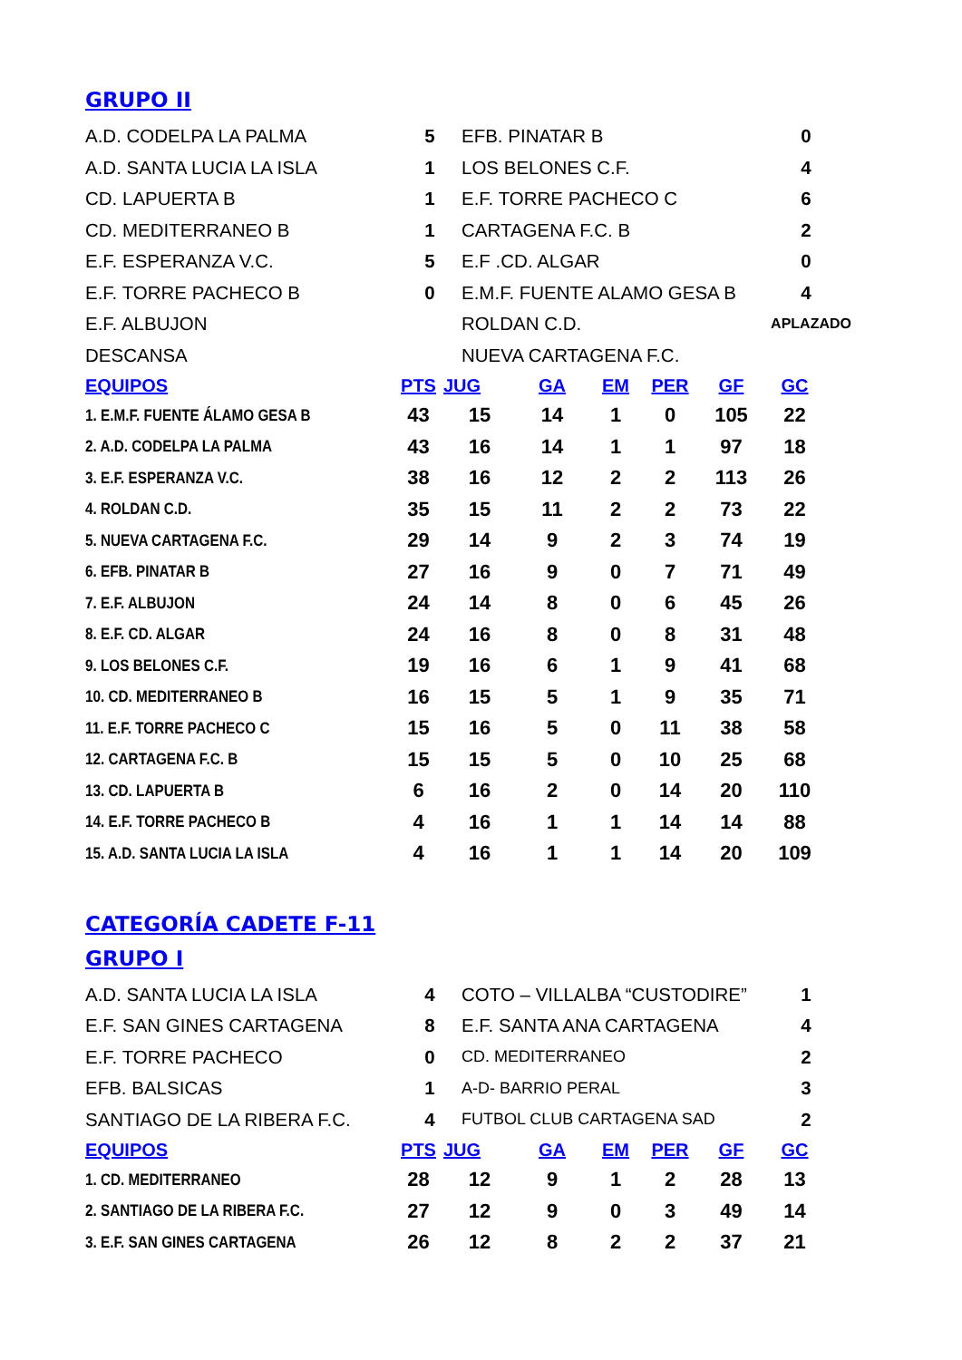GRUPO II
| A.D. CODELPA LA PALMA | 5 | EFB. PINATAR B | 0 |
| A.D. SANTA LUCIA LA ISLA | 1 | LOS BELONES C.F. | 4 |
| CD. LAPUERTA B | 1 | E.F. TORRE PACHECO C | 6 |
| CD. MEDITERRANEO B | 1 | CARTAGENA F.C. B | 2 |
| E.F. ESPERANZA V.C. | 5 | E.F .CD. ALGAR | 0 |
| E.F. TORRE PACHECO B | 0 | E.M.F. FUENTE ALAMO GESA B | 4 |
| E.F. ALBUJON | | ROLDAN C.D. | APLAZADO |
| DESCANSA | | NUEVA CARTAGENA F.C. | |
| EQUIPOS | PTS | JUG | GA | EM | PER | GF | GC |
| --- | --- | --- | --- | --- | --- | --- | --- |
| 1. E.M.F. FUENTE ÁLAMO GESA B | 43 | 15 | 14 | 1 | 0 | 105 | 22 |
| 2. A.D. CODELPA LA PALMA | 43 | 16 | 14 | 1 | 1 | 97 | 18 |
| 3. E.F. ESPERANZA V.C. | 38 | 16 | 12 | 2 | 2 | 113 | 26 |
| 4. ROLDAN C.D. | 35 | 15 | 11 | 2 | 2 | 73 | 22 |
| 5. NUEVA CARTAGENA F.C. | 29 | 14 | 9 | 2 | 3 | 74 | 19 |
| 6. EFB. PINATAR B | 27 | 16 | 9 | 0 | 7 | 71 | 49 |
| 7. E.F. ALBUJON | 24 | 14 | 8 | 0 | 6 | 45 | 26 |
| 8. E.F. CD. ALGAR | 24 | 16 | 8 | 0 | 8 | 31 | 48 |
| 9. LOS BELONES C.F. | 19 | 16 | 6 | 1 | 9 | 41 | 68 |
| 10. CD. MEDITERRANEO B | 16 | 15 | 5 | 1 | 9 | 35 | 71 |
| 11. E.F. TORRE PACHECO C | 15 | 16 | 5 | 0 | 11 | 38 | 58 |
| 12. CARTAGENA F.C. B | 15 | 15 | 5 | 0 | 10 | 25 | 68 |
| 13. CD. LAPUERTA B | 6 | 16 | 2 | 0 | 14 | 20 | 110 |
| 14. E.F. TORRE PACHECO B | 4 | 16 | 1 | 1 | 14 | 14 | 88 |
| 15. A.D. SANTA LUCIA LA ISLA | 4 | 16 | 1 | 1 | 14 | 20 | 109 |
CATEGORÍA CADETE F-11
GRUPO I
| A.D. SANTA LUCIA LA ISLA | 4 | COTO – VILLALBA “CUSTODIRE” | 1 |
| E.F. SAN GINES CARTAGENA | 8 | E.F. SANTA ANA CARTAGENA | 4 |
| E.F. TORRE PACHECO | 0 | CD. MEDITERRANEO | 2 |
| EFB. BALSICAS | 1 | A-D- BARRIO PERAL | 3 |
| SANTIAGO DE LA RIBERA F.C. | 4 | FUTBOL CLUB CARTAGENA SAD | 2 |
| EQUIPOS | PTS | JUG | GA | EM | PER | GF | GC |
| --- | --- | --- | --- | --- | --- | --- | --- |
| 1. CD. MEDITERRANEO | 28 | 12 | 9 | 1 | 2 | 28 | 13 |
| 2. SANTIAGO DE LA RIBERA F.C. | 27 | 12 | 9 | 0 | 3 | 49 | 14 |
| 3. E.F. SAN GINES CARTAGENA | 26 | 12 | 8 | 2 | 2 | 37 | 21 |